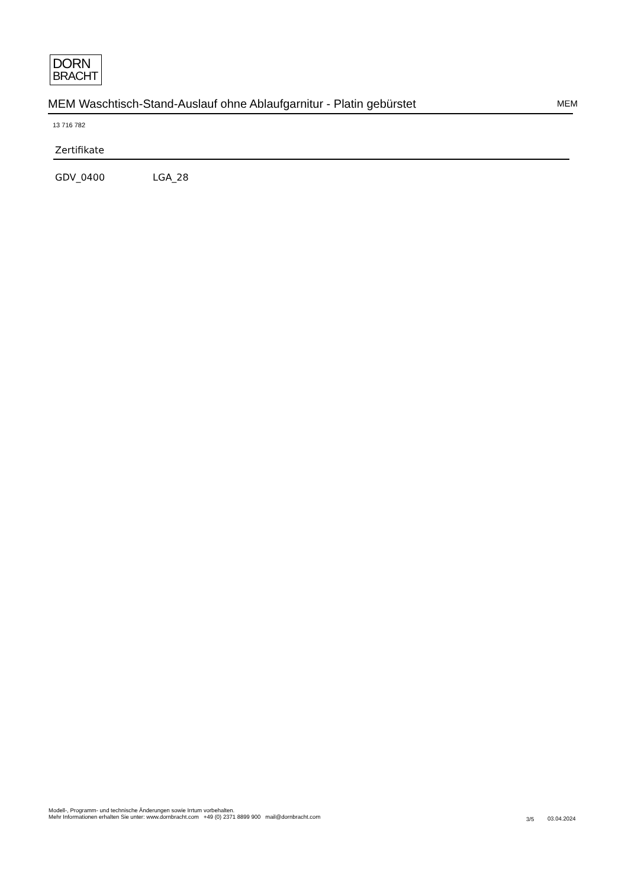DORN
BRACHT
MEM Waschtisch-Stand-Auslauf ohne Ablaufgarnitur - Platin gebürstet MEM
13 716 782
Zertifikate
GDV_0400 LGA_28
Modell-, Programm- und technische Änderungen sowie Irrtum vorbehalten.
Mehr Informationen erhalten Sie unter: www.dornbracht.com +49 (0) 2371 8899 900 mail@dornbracht.com
3/5 03.04.2024